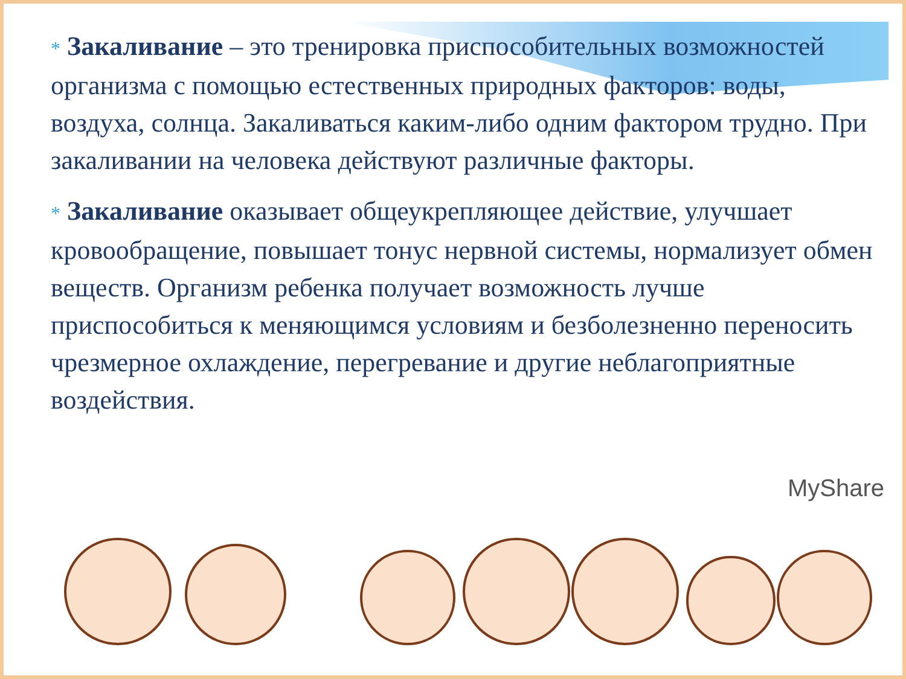* Закаливание – это тренировка приспособительных возможностей организма с помощью естественных природных факторов: воды, воздуха, солнца. Закаливаться каким-либо одним фактором трудно. При закаливании на человека действуют различные факторы.
* Закаливание оказывает общеукрепляющее действие, улучшает кровообращение, повышает тонус нервной системы, нормализует обмен веществ. Организм ребенка получает возможность лучше приспособиться к меняющимся условиям и безболезненно переносить чрезмерное охлаждение, перегревание и другие неблагоприятные воздействия.
MyShare